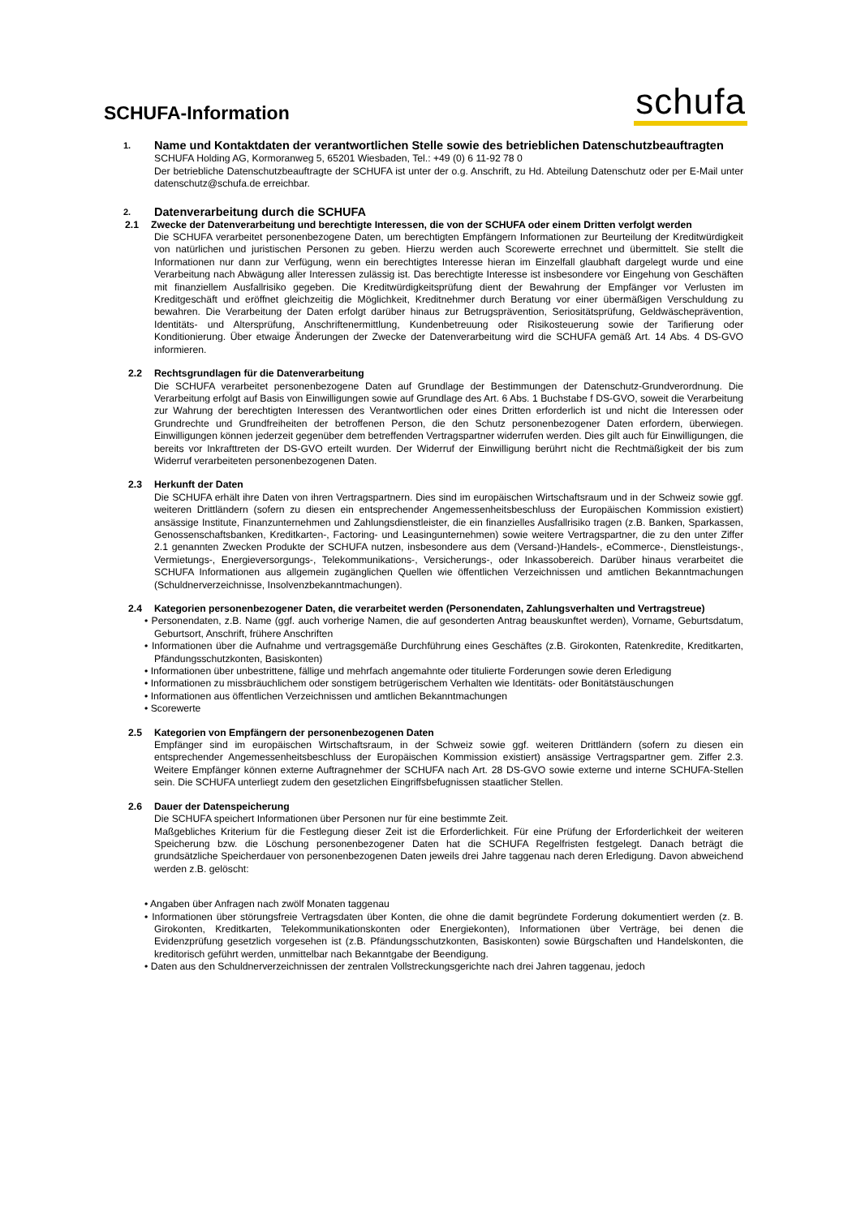schufa
SCHUFA-Information
1. Name und Kontaktdaten der verantwortlichen Stelle sowie des betrieblichen Datenschutzbeauftragten
SCHUFA Holding AG, Kormoranweg 5, 65201 Wiesbaden, Tel.: +49 (0) 6 11-92 78 0
Der betriebliche Datenschutzbeauftragte der SCHUFA ist unter der o.g. Anschrift, zu Hd. Abteilung Datenschutz oder per E-Mail unter datenschutz@schufa.de erreichbar.
2. Datenverarbeitung durch die SCHUFA
2.1 Zwecke der Datenverarbeitung und berechtigte Interessen, die von der SCHUFA oder einem Dritten verfolgt werden
Die SCHUFA verarbeitet personenbezogene Daten, um berechtigten Empfängern Informationen zur Beurteilung der Kreditwürdigkeit von natürlichen und juristischen Personen zu geben. Hierzu werden auch Scorewerte errechnet und übermittelt. Sie stellt die Informationen nur dann zur Verfügung, wenn ein berechtigtes Interesse hieran im Einzelfall glaubhaft dargelegt wurde und eine Verarbeitung nach Abwägung aller Interessen zulässig ist. Das berechtigte Interesse ist insbesondere vor Eingehung von Geschäften mit finanziellem Ausfallrisiko gegeben. Die Kreditwürdigkeitsprüfung dient der Bewahrung der Empfänger vor Verlusten im Kreditgeschäft und eröffnet gleichzeitig die Möglichkeit, Kreditnehmer durch Beratung vor einer übermäßigen Verschuldung zu bewahren. Die Verarbeitung der Daten erfolgt darüber hinaus zur Betrugsprävention, Seriositätsprüfung, Geldwäscheprävention, Identitäts- und Altersprüfung, Anschriftenermittlung, Kundenbetreuung oder Risikosteuerung sowie der Tarifierung oder Konditionierung. Über etwaige Änderungen der Zwecke der Datenverarbeitung wird die SCHUFA gemäß Art. 14 Abs. 4 DS-GVO informieren.
2.2 Rechtsgrundlagen für die Datenverarbeitung
Die SCHUFA verarbeitet personenbezogene Daten auf Grundlage der Bestimmungen der Datenschutz-Grundverordnung. Die Verarbeitung erfolgt auf Basis von Einwilligungen sowie auf Grundlage des Art. 6 Abs. 1 Buchstabe f DS-GVO, soweit die Verarbeitung zur Wahrung der berechtigten Interessen des Verantwortlichen oder eines Dritten erforderlich ist und nicht die Interessen oder Grundrechte und Grundfreiheiten der betroffenen Person, die den Schutz personenbezogener Daten erfordern, überwiegen. Einwilligungen können jederzeit gegenüber dem betreffenden Vertragspartner widerrufen werden. Dies gilt auch für Einwilligungen, die bereits vor Inkrafttreten der DS-GVO erteilt wurden. Der Widerruf der Einwilligung berührt nicht die Rechtmäßigkeit der bis zum Widerruf verarbeiteten personenbezogenen Daten.
2.3 Herkunft der Daten
Die SCHUFA erhält ihre Daten von ihren Vertragspartnern. Dies sind im europäischen Wirtschaftsraum und in der Schweiz sowie ggf. weiteren Drittländern (sofern zu diesen ein entsprechender Angemessenheitsbeschluss der Europäischen Kommission existiert) ansässige Institute, Finanzunternehmen und Zahlungsdienstleister, die ein finanzielles Ausfallrisiko tragen (z.B. Banken, Sparkassen, Genossenschaftsbanken, Kreditkarten-, Factoring- und Leasingunternehmen) sowie weitere Vertragspartner, die zu den unter Ziffer 2.1 genannten Zwecken Produkte der SCHUFA nutzen, insbesondere aus dem (Versand-)Handels-, eCommerce-, Dienstleistungs-, Vermietungs-, Energieversorgungs-, Telekommunikations-, Versicherungs-, oder Inkassobereich. Darüber hinaus verarbeitet die SCHUFA Informationen aus allgemein zugänglichen Quellen wie öffentlichen Verzeichnissen und amtlichen Bekanntmachungen (Schuldnerverzeichnisse, Insolvenzbekanntmachungen).
2.4 Kategorien personenbezogener Daten, die verarbeitet werden (Personendaten, Zahlungsverhalten und Vertragstreue)
• Personendaten, z.B. Name (ggf. auch vorherige Namen, die auf gesonderten Antrag beauskunftet werden), Vorname, Geburtsdatum, Geburtsort, Anschrift, frühere Anschriften
• Informationen über die Aufnahme und vertragsgemäße Durchführung eines Geschäftes (z.B. Girokonten, Ratenkredite, Kreditkarten, Pfändungsschutzkonten, Basiskonten)
• Informationen über unbestrittene, fällige und mehrfach angemahnte oder titulierte Forderungen sowie deren Erledigung
• Informationen zu missbräuchlichem oder sonstigem betrügerischem Verhalten wie Identitäts- oder Bonitätstäuschungen
• Informationen aus öffentlichen Verzeichnissen und amtlichen Bekanntmachungen
• Scorewerte
2.5 Kategorien von Empfängern der personenbezogenen Daten
Empfänger sind im europäischen Wirtschaftsraum, in der Schweiz sowie ggf. weiteren Drittländern (sofern zu diesen ein entsprechender Angemessenheitsbeschluss der Europäischen Kommission existiert) ansässige Vertragspartner gem. Ziffer 2.3. Weitere Empfänger können externe Auftragnehmer der SCHUFA nach Art. 28 DS-GVO sowie externe und interne SCHUFA-Stellen sein. Die SCHUFA unterliegt zudem den gesetzlichen Eingriffsbefugnissen staatlicher Stellen.
2.6 Dauer der Datenspeicherung
Die SCHUFA speichert Informationen über Personen nur für eine bestimmte Zeit.
Maßgebliches Kriterium für die Festlegung dieser Zeit ist die Erforderlichkeit. Für eine Prüfung der Erforderlichkeit der weiteren Speicherung bzw. die Löschung personenbezogener Daten hat die SCHUFA Regelfristen festgelegt. Danach beträgt die grundsätzliche Speicherdauer von personenbezogenen Daten jeweils drei Jahre taggenau nach deren Erledigung. Davon abweichend werden z.B. gelöscht:
• Angaben über Anfragen nach zwölf Monaten taggenau
• Informationen über störungsfreie Vertragsdaten über Konten, die ohne die damit begründete Forderung dokumentiert werden (z. B. Girokonten, Kreditkarten, Telekommunikationskonten oder Energiekonten), Informationen über Verträge, bei denen die Evidenzprüfung gesetzlich vorgesehen ist (z.B. Pfändungsschutzkonten, Basiskonten) sowie Bürgschaften und Handelskonten, die kreditorisch geführt werden, unmittelbar nach Bekanntgabe der Beendigung.
• Daten aus den Schuldnerverzeichnissen der zentralen Vollstreckungsgerichte nach drei Jahren taggenau, jedoch